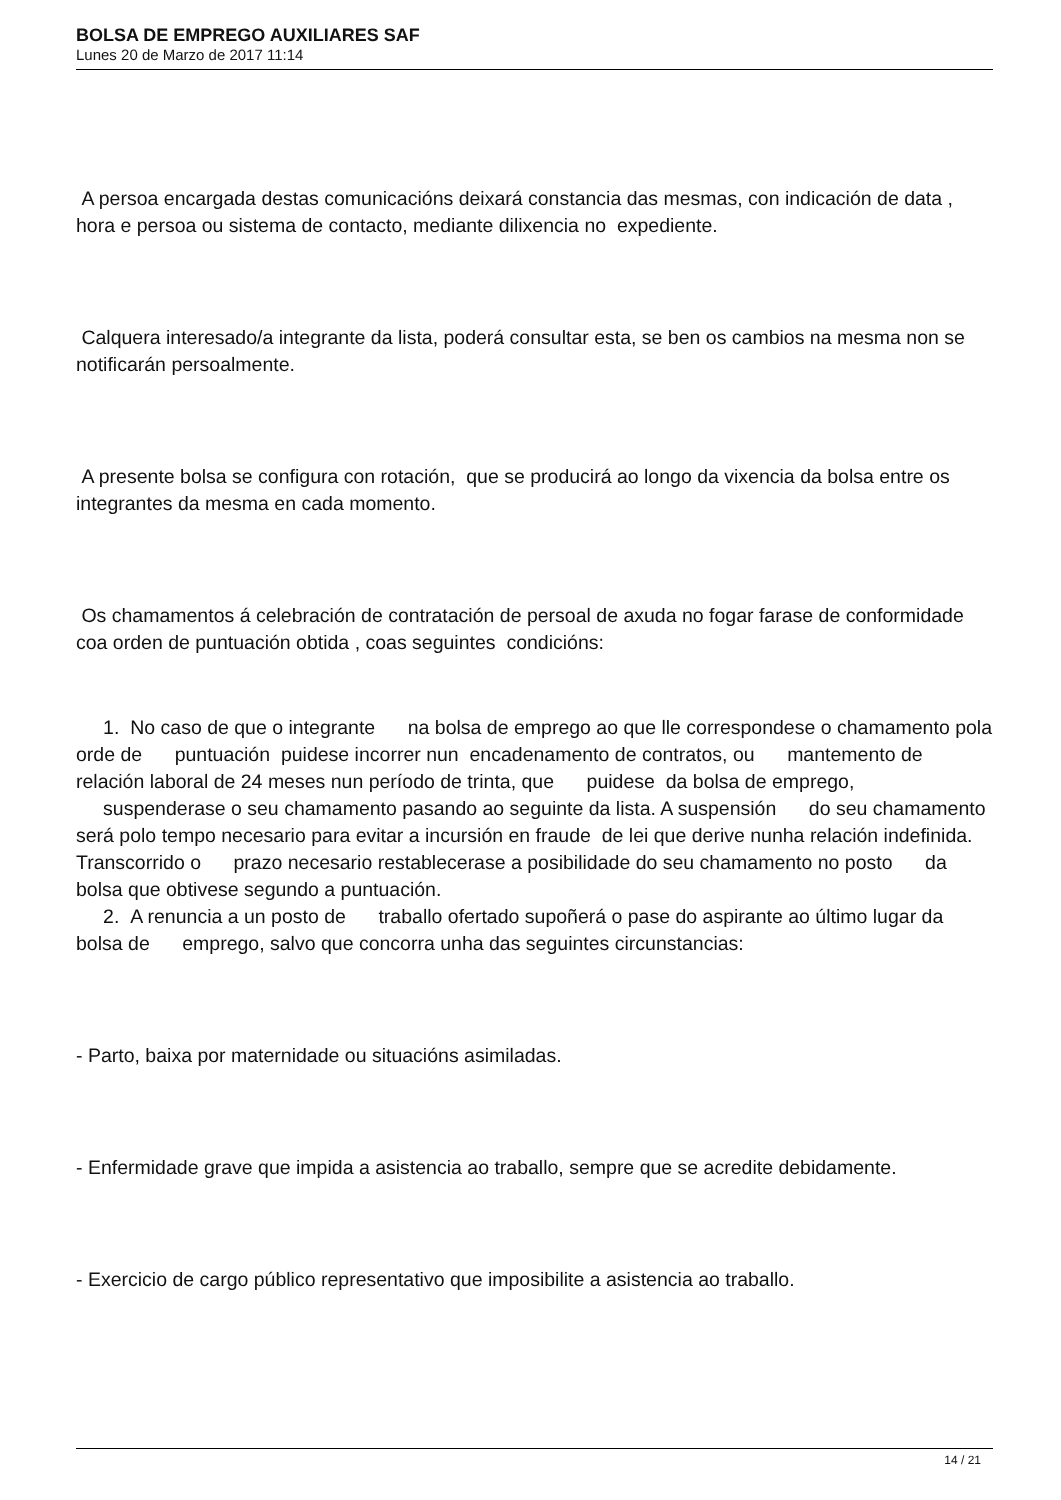BOLSA DE EMPREGO AUXILIARES SAF
Lunes 20 de Marzo de 2017 11:14
A persoa encargada destas comunicacións deixará constancia das mesmas, con indicación de data , hora e persoa ou sistema de contacto, mediante dilixencia no expediente.
Calquera interesado/a integrante da lista, poderá consultar esta, se ben os cambios na mesma non se notificarán persoalmente.
A presente bolsa se configura con rotación, que se producirá ao longo da vixencia da bolsa entre os integrantes da mesma en cada momento.
Os chamamentos á celebración de contratación de persoal de axuda no fogar farase de conformidade coa orden de puntuación obtida , coas seguintes condicións:
1. No caso de que o integrante na bolsa de emprego ao que lle correspondese o chamamento pola orde de puntuación puidese incorrer nun encadenamento de contratos, ou mantemento de relación laboral de 24 meses nun período de trinta, que puidese da bolsa de emprego, suspenderase o seu chamamento pasando ao seguinte da lista. A suspensión do seu chamamento será polo tempo necesario para evitar a incursión en fraude de lei que derive nunha relación indefinida. Transcorrido o prazo necesario restablecerase a posibilidade do seu chamamento no posto da bolsa que obtivese segundo a puntuación.
2. A renuncia a un posto de traballo ofertado supoñerá o pase do aspirante ao último lugar da bolsa de emprego, salvo que concorra unha das seguintes circunstancias:
- Parto, baixa por maternidade ou situacións asimiladas.
- Enfermidade grave que impida a asistencia ao traballo, sempre que se acredite debidamente.
- Exercicio de cargo público representativo que imposibilite a asistencia ao traballo.
14 / 21